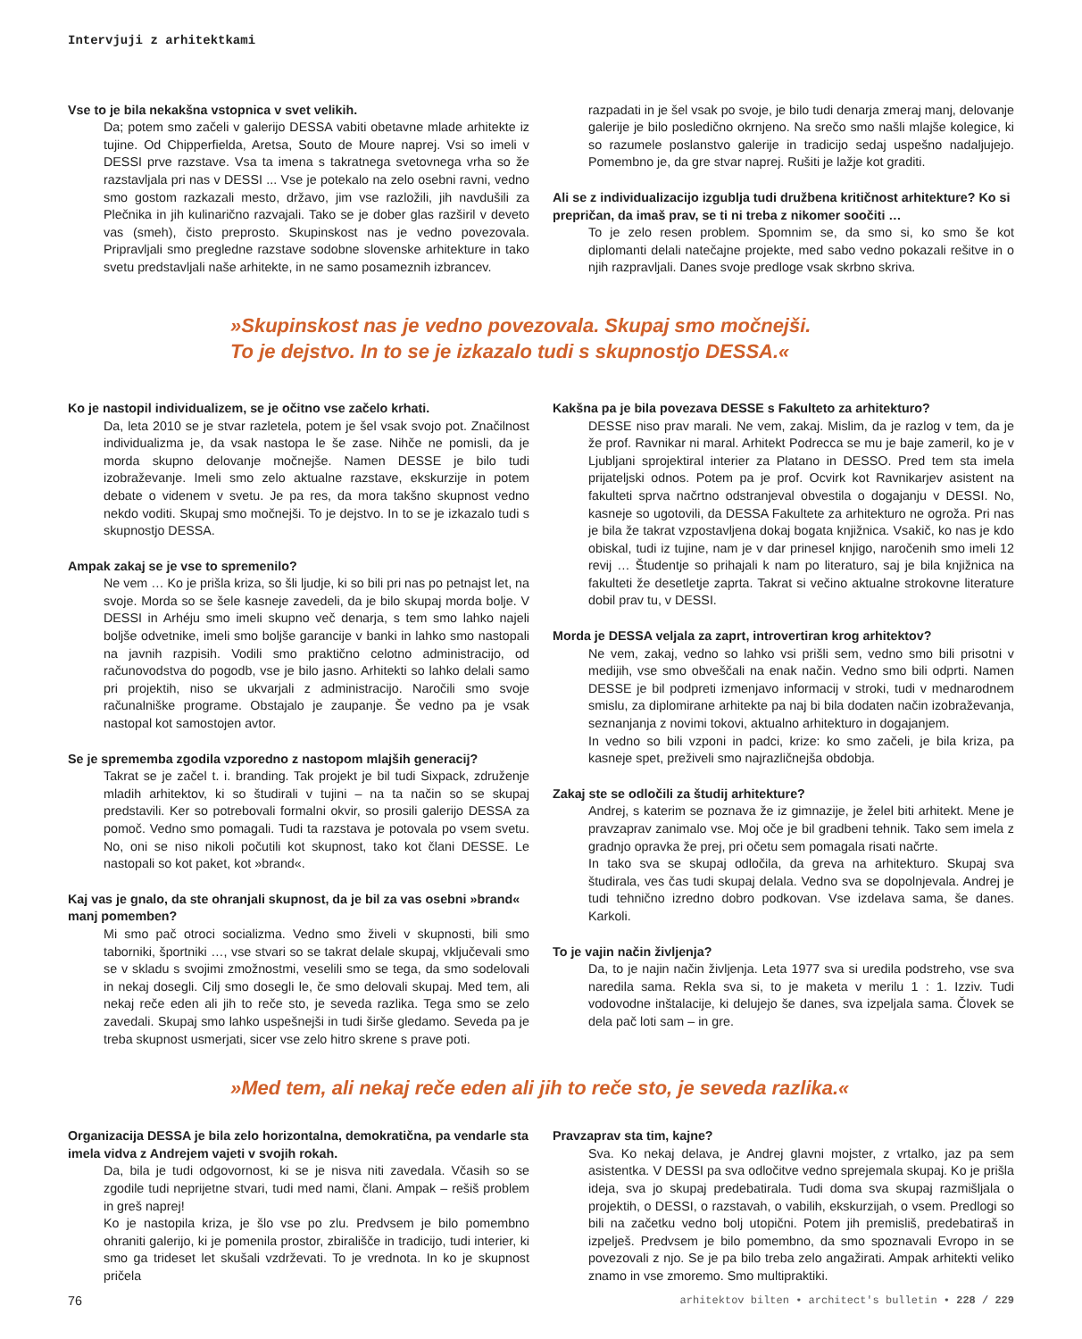Intervjuji z arhitektkami
Vse to je bila nekakšna vstopnica v svet velikih.
Da; potem smo začeli v galerijo DESSA vabiti obetavne mlade arhitekte iz tujine. Od Chipperfielda, Aretsa, Souto de Moure naprej. Vsi so imeli v DESSI prve razstave. Vsa ta imena s takratnega svetovnega vrha so že razstavljala pri nas v DESSI ... Vse je potekalo na zelo osebni ravni, vedno smo gostom razkazali mesto, državo, jim vse razložili, jih navdušili za Plečnika in jih kulinarično razvajali. Tako se je dober glas razširil v deveto vas (smeh), čisto preprosto. Skupinskost nas je vedno povezovala. Pripravljali smo pregledne razstave sodobne slovenske arhitekture in tako svetu predstavljali naše arhitekte, in ne samo posameznih izbrancev.
razpadati in je šel vsak po svoje, je bilo tudi denarja zmeraj manj, delovanje galerije je bilo posledično okrnjeno. Na srečo smo našli mlajše kolegice, ki so razumele poslanstvo galerije in tradicijo sedaj uspešno nadaljujejo. Pomembno je, da gre stvar naprej. Rušiti je lažje kot graditi.
Ali se z individualizacijo izgublja tudi družbena kritičnost arhitekture? Ko si prepričan, da imaš prav, se ti ni treba z nikomer soočiti …
To je zelo resen problem. Spomnim se, da smo si, ko smo še kot diplomanti delali natečajne projekte, med sabo vedno pokazali rešitve in o njih razpravljali. Danes svoje predloge vsak skrbno skriva.
»Skupinskost nas je vedno povezovala. Skupaj smo močnejši.
To je dejstvo. In to se je izkazalo tudi s skupnostjo DESSA.«
Ko je nastopil individualizem, se je očitno vse začelo krhati.
Da, leta 2010 se je stvar razletela, potem je šel vsak svojo pot. Značilnost individualizma je, da vsak nastopa le še zase. Nihče ne pomisli, da je morda skupno delovanje močnejše. Namen DESSE je bilo tudi izobraževanje. Imeli smo zelo aktualne razstave, ekskurzije in potem debate o videnem v svetu. Je pa res, da mora takšno skupnost vedno nekdo voditi. Skupaj smo močnejši. To je dejstvo. In to se je izkazalo tudi s skupnostjo DESSA.
Ampak zakaj se je vse to spremenilo?
Ne vem … Ko je prišla kriza, so šli ljudje, ki so bili pri nas po petnajst let, na svoje. Morda so se šele kasneje zavedeli, da je bilo skupaj morda bolje. V DESSI in Arhéju smo imeli skupno več denarja, s tem smo lahko najeli boljše odvetnike, imeli smo boljše garancije v banki in lahko smo nastopali na javnih razpisih. Vodili smo praktično celotno administracijo, od računovodstva do pogodb, vse je bilo jasno. Arhitekti so lahko delali samo pri projektih, niso se ukvarjali z administracijo. Naročili smo svoje računalniške programe. Obstajalo je zaupanje. Še vedno pa je vsak nastopal kot samostojen avtor.
Se je sprememba zgodila vzporedno z nastopom mlajših generacij?
Takrat se je začel t. i. branding. Tak projekt je bil tudi Sixpack, združenje mladih arhitektov, ki so študirali v tujini – na ta način so se skupaj predstavili. Ker so potrebovali formalni okvir, so prosili galerijo DESSA za pomoč. Vedno smo pomagali. Tudi ta razstava je potovala po vsem svetu. No, oni se niso nikoli počutili kot skupnost, tako kot člani DESSE. Le nastopali so kot paket, kot »brand«.
Kaj vas je gnalo, da ste ohranjali skupnost, da je bil za vas osebni »brand« manj pomemben?
Mi smo pač otroci socializma. Vedno smo živeli v skupnosti, bili smo taborniki, športniki …, vse stvari so se takrat delale skupaj, vključevali smo se v skladu s svojimi zmožnostmi, veselili smo se tega, da smo sodelovali in nekaj dosegli. Cilj smo dosegli le, če smo delovali skupaj. Med tem, ali nekaj reče eden ali jih to reče sto, je seveda razlika. Tega smo se zelo zavedali. Skupaj smo lahko uspešnejši in tudi širše gledamo. Seveda pa je treba skupnost usmerjati, sicer vse zelo hitro skrene s prave poti.
Kakšna pa je bila povezava DESSE s Fakulteto za arhitekturo?
DESSE niso prav marali. Ne vem, zakaj. Mislim, da je razlog v tem, da je že prof. Ravnikar ni maral. Arhitekt Podrecca se mu je baje zameril, ko je v Ljubljani sprojektiral interier za Platano in DESSO. Pred tem sta imela prijateljski odnos. Potem pa je prof. Ocvirk kot Ravnikarjev asistent na fakulteti sprva načrtno odstranjeval obvestila o dogajanju v DESSI. No, kasneje so ugotovili, da DESSA Fakultete za arhitekturo ne ogroža. Pri nas je bila že takrat vzpostavljena dokaj bogata knjižnica. Vsakič, ko nas je kdo obiskal, tudi iz tujine, nam je v dar prinesel knjigo, naročenih smo imeli 12 revij … Študentje so prihajali k nam po literaturo, saj je bila knjižnica na fakulteti že desetletje zaprta. Takrat si večino aktualne strokovne literature dobil prav tu, v DESSI.
Morda je DESSA veljala za zaprt, introvertiran krog arhitektov?
Ne vem, zakaj, vedno so lahko vsi prišli sem, vedno smo bili prisotni v medijih, vse smo obveščali na enak način. Vedno smo bili odprti. Namen DESSE je bil podpreti izmenjavo informacij v stroki, tudi v mednarodnem smislu, za diplomirane arhitekte pa naj bi bila dodaten način izobraževanja, seznanjanja z novimi tokovi, aktualno arhitekturo in dogajanjem.
In vedno so bili vzponi in padci, krize: ko smo začeli, je bila kriza, pa kasneje spet, preživeli smo najrazličnejša obdobja.
Zakaj ste se odločili za študij arhitekture?
Andrej, s katerim se poznava že iz gimnazije, je želel biti arhitekt. Mene je pravzaprav zanimalo vse. Moj oče je bil gradbeni tehnik. Tako sem imela z gradnjo opravka že prej, pri očetu sem pomagala risati načrte.
In tako sva se skupaj odločila, da greva na arhitekturo. Skupaj sva študirala, ves čas tudi skupaj delala. Vedno sva se dopolnjevala. Andrej je tudi tehnično izredno dobro podkovan. Vse izdelava sama, še danes. Karkoli.
To je vajin način življenja?
Da, to je najin način življenja. Leta 1977 sva si uredila podstreho, vse sva naredila sama. Rekla sva si, to je maketa v merilu 1 : 1. Izziv. Tudi vodovodne inštalacije, ki delujejo še danes, sva izpeljala sama. Človek se dela pač loti sam – in gre.
»Med tem, ali nekaj reče eden ali jih to reče sto, je seveda razlika.«
Organizacija DESSA je bila zelo horizontalna, demokratična, pa vendarle sta imela vidva z Andrejem vajeti v svojih rokah.
Da, bila je tudi odgovornost, ki se je nisva niti zavedala. Včasih so se zgodile tudi neprijetne stvari, tudi med nami, člani. Ampak – rešiš problem in greš naprej!
Ko je nastopila kriza, je šlo vse po zlu. Predvsem je bilo pomembno ohraniti galerijo, ki je pomenila prostor, zbirališče in tradicijo, tudi interier, ki smo ga trideset let skušali vzdrževati. To je vrednota. In ko je skupnost pričela
Pravzaprav sta tim, kajne?
Sva. Ko nekaj delava, je Andrej glavni mojster, z vrtalko, jaz pa sem asistentka. V DESSI pa sva odločitve vedno sprejemala skupaj. Ko je prišla ideja, sva jo skupaj predebatirala. Tudi doma sva skupaj razmišljala o projektih, o DESSI, o razstavah, o vabilih, ekskurzijah, o vsem. Predlogi so bili na začetku vedno bolj utopični. Potem jih premisliš, predebatiraš in izpelješ. Predvsem je bilo pomembno, da smo spoznavali Evropo in se povezovali z njo. Se je pa bilo treba zelo angažirati. Ampak arhitekti veliko znamo in vse zmoremo. Smo multipraktiki.
76 arhitektov bilten • architect's bulletin • 228 / 229